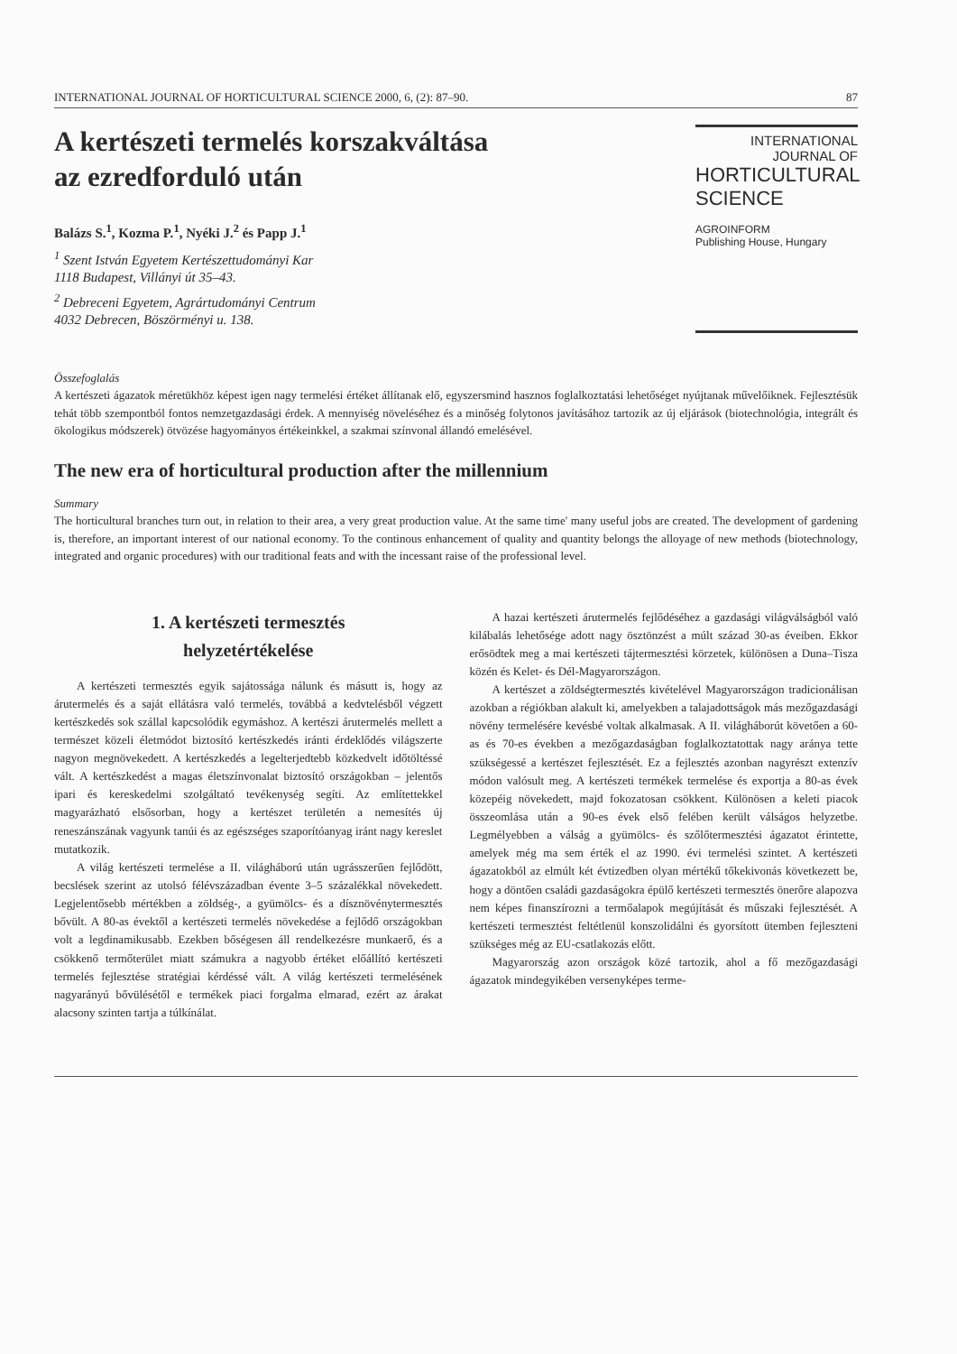INTERNATIONAL JOURNAL OF HORTICULTURAL SCIENCE 2000, 6, (2): 87–90. 87
A kertészeti termelés korszakváltása
az ezredforduló után
Balázs S.<sup>1</sup>, Kozma P.<sup>1</sup>, Nyéki J.<sup>2</sup> és Papp J.<sup>1</sup>
<sup>1</sup> Szent István Egyetem Kertészettudományi Kar
1118 Budapest, Villányi út 35–43.
<sup>2</sup> Debreceni Egyetem, Agrártudományi Centrum
4032 Debrecen, Böszörményi u. 138.
INTERNATIONAL
JOURNAL OF
HORTICULTURAL
SCIENCE
AGROINFORM
Publishing House, Hungary
Összefoglalás
A kertészeti ágazatok méretükhöz képest igen nagy termelési értéket állítanak elő, egyszersmind hasznos foglalkoztatási lehetőséget nyújtanak művelőiknek. Fejlesztésük tehát több szempontból fontos nemzetgazdasági érdek. A mennyiség növeléséhez és a minőség folytonos javításához tartozik az új eljárások (biotechnológia, integrált és ökologikus módszerek) ötvözése hagyományos értékeinkkel, a szakmai színvonal állandó emelésével.
The new era of horticultural production after the millennium
Summary
The horticultural branches turn out, in relation to their area, a very great production value. At the same time' many useful jobs are created. The development of gardening is, therefore, an important interest of our national economy. To the continous enhancement of quality and quantity belongs the alloyage of new methods (biotechnology, integrated and organic procedures) with our traditional feats and with the incessant raise of the professional level.
1. A kertészeti termesztés
helyzetértékelése
A kertészeti termesztés egyik sajátossága nálunk és másutt is, hogy az árutermelés és a saját ellátásra való termelés, továbbá a kedvtelésből végzett kertészkedés sok szállal kapcsolódik egymáshoz. A kertészi árutermelés mellett a természet közeli életmódot biztosító kertészkedés iránti érdeklődés világszerte nagyon megnövekedett. A kertészkedés a legelterjedtebb közkedvelt időtöltéssé vált. A kertészkedést a magas életszínvonalat biztosító országokban – jelentős ipari és kereskedelmi szolgáltató tevékenység segíti. Az említettekkel magyarázható elsősorban, hogy a kertészet területén a nemesítés új reneszánszának vagyunk tanúi és az egészséges szaporítóanyag iránt nagy kereslet mutatkozik.
A világ kertészeti termelése a II. világháború után ugrásszerűen fejlődött, becslések szerint az utolsó félévszázadban évente 3–5 százalékkal növekedett. Legjelentősebb mértékben a zöldség-, a gyümölcs- és a dísznövénytermesztés bővült. A 80-as évektől a kertészeti termelés növekedése a fejlődő országokban volt a legdinamikusabb. Ezekben bőségesen áll rendelkezésre munkaerő, és a csökkenő termőterület miatt számukra a nagyobb értéket előállító kertészeti termelés fejlesztése stratégiai kérdéssé vált. A világ kertészeti termelésének nagyarányú bővülésétől e termékek piaci forgalma elmarad, ezért az árakat alacsony szinten tartja a túlkínálat.
A hazai kertészeti árutermelés fejlődéséhez a gazdasági világválságból való kilábalás lehetősége adott nagy ösztönzést a múlt század 30-as éveiben. Ekkor erősödtek meg a mai kertészeti tájtermesztési körzetek, különösen a Duna–Tisza közén és Kelet- és Dél-Magyarországon.
A kertészet a zöldségtermesztés kivételével Magyarországon tradicionálisan azokban a régiókban alakult ki, amelyekben a talajadottságok más mezőgazdasági növény termelésére kevésbé voltak alkalmasak. A II. világháborút követően a 60-as és 70-es években a mezőgazdaságban foglalkoztatottak nagy aránya tette szükségessé a kertészet fejlesztését. Ez a fejlesztés azonban nagyrészt extenzív módon valósult meg. A kertészeti termékek termelése és exportja a 80-as évek közepéig növekedett, majd fokozatosan csökkent. Különösen a keleti piacok összeomlása után a 90-es évek első felében került válságos helyzetbe. Legmélyebben a válság a gyümölcs- és szőlőtermesztési ágazatot érintette, amelyek még ma sem érték el az 1990. évi termelési szintet. A kertészeti ágazatokból az elmúlt két évtizedben olyan mértékű tőkekivonás következett be, hogy a döntően családi gazdaságokra épülő kertészeti termesztés önerőre alapozva nem képes finanszírozni a termőalapok megújítását és műszaki fejlesztését. A kertészeti termesztést feltétlenül konszolidálni és gyorsított ütemben fejleszteni szükséges még az EU-csatlakozás előtt.
Magyarország azon országok közé tartozik, ahol a fő mezőgazdasági ágazatok mindegyikében versenyképes terme-